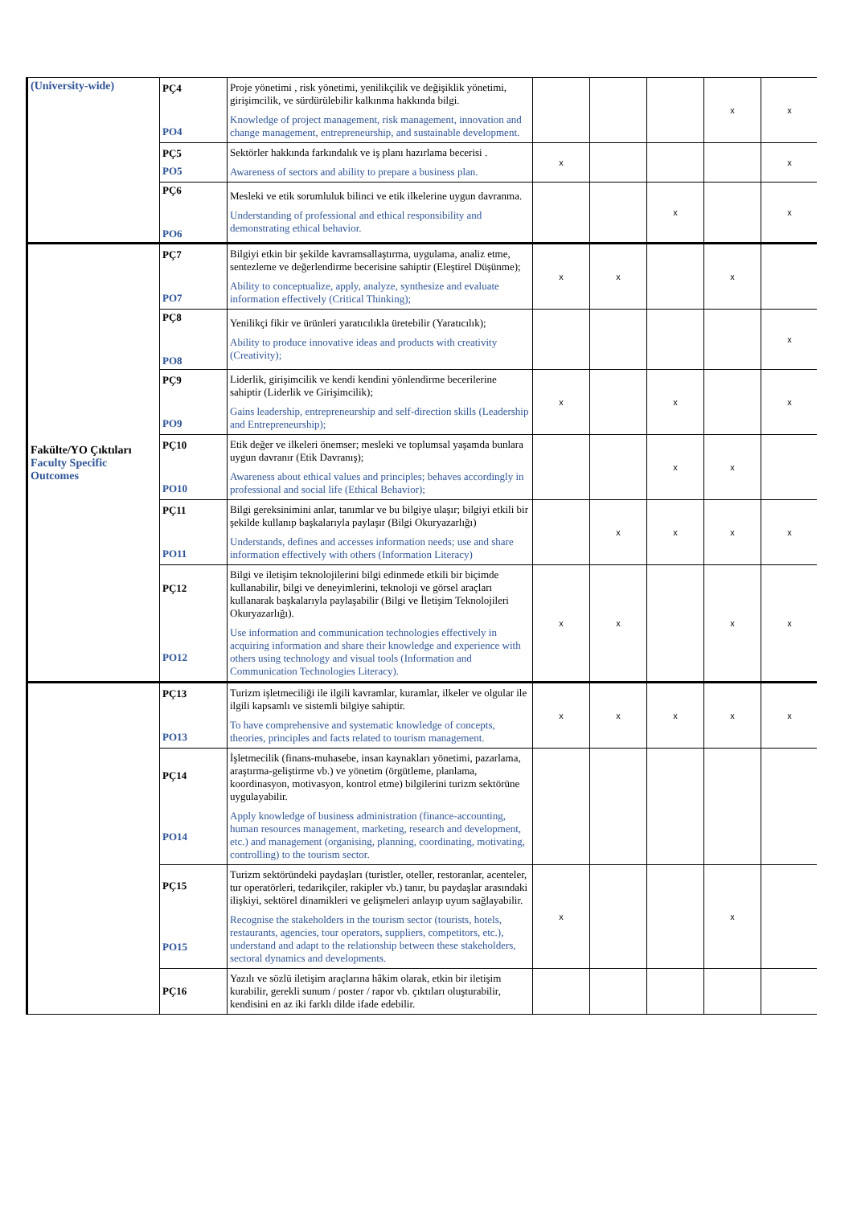| (University-wide) | PÇ4 PO4 | Proje yönetimi , risk yönetimi, yenilikçilik ve değişiklik yönetimi, girişimcilik, ve sürdürülebilir kalkınma hakkında bilgi. Knowledge of project management, risk management, innovation and change management, entrepreneurship, and sustainable development. | | | | x | x |
| | PÇ5 PO5 | Sektörler hakkında farkındalık ve iş planı hazırlama becerisi . Awareness of sectors and ability to prepare a business plan. | x | | | | x |
| | PÇ6 PO6 | Mesleki ve etik sorumluluk bilinci ve etik ilkelerine uygun davranma. Understanding of professional and ethical responsibility and demonstrating ethical behavior. | | | x | | x |
| Fakülte/YO Çıktıları Faculty Specific Outcomes | PÇ7 PO7 | Bilgiyi etkin bir şekilde kavramsallaştırma, uygulama, analiz etme, sentezleme ve değerlendirme becerisine sahiptir (Eleştirel Düşünme); Ability to conceptualize, apply, analyze, synthesize and evaluate information effectively (Critical Thinking); | x | x | | x | |
| | PÇ8 PO8 | Yenilikçi fikir ve ürünleri yaratıcılıkla üretebilir (Yaratıcılık); Ability to produce innovative ideas and products with creativity (Creativity); | | | | | x |
| | PÇ9 PO9 | Liderlik, girişimcilik ve kendi kendini yönlendirme becerilerine sahiptir (Liderlik ve Girişimcilik); Gains leadership, entrepreneurship and self-direction skills (Leadership and Entrepreneurship); | x | | x | | x |
| | PÇ10 PO10 | Etik değer ve ilkeleri önemser; mesleki ve toplumsal yaşamda bunlara uygun davranır (Etik Davranış); Awareness about ethical values and principles; behaves accordingly in professional and social life (Ethical Behavior); | | | x | x | |
| | PÇ11 PO11 | Bilgi gereksinimini anlar, tanımlar ve bu bilgiye ulaşır; bilgiyi etkili bir şekilde kullanıp başkalarıyla paylaşır (Bilgi Okuryazarlığı) Understands, defines and accesses information needs; use and share information effectively with others (Information Literacy) | | x | x | x | x |
| | PÇ12 PO12 | Bilgi ve iletişim teknolojilerini bilgi edinmede etkili bir biçimde kullanabilir, bilgi ve deneyimlerini, teknoloji ve görsel araçları kullanarak başkalarıyla paylaşabilir (Bilgi ve İletişim Teknolojileri Okuryazarlığı). Use information and communication technologies effectively in acquiring information and share their knowledge and experience with others using technology and visual tools (Information and Communication Technologies Literacy). | x | x | | x | x |
| | PÇ13 PO13 | Turizm işletmeciliği ile ilgili kavramlar, kuramlar, ilkeler ve olgular ile ilgili kapsamlı ve sistemli bilgiye sahiptir. To have comprehensive and systematic knowledge of concepts, theories, principles and facts related to tourism management. | x | x | x | x | x |
| | PÇ14 PO14 | İşletmecilik (finans-muhasebe, insan kaynakları yönetimi, pazarlama, araştırma-geliştirme vb.) ve yönetim (örgütleme, planlama, koordinasyon, motivasyon, kontrol etme) bilgilerini turizm sektörüne uygulayabilir. Apply knowledge of business administration (finance-accounting, human resources management, marketing, research and development, etc.) and management (organising, planning, coordinating, motivating, controlling) to the tourism sector. | | | | | |
| | PÇ15 PO15 | Turizm sektöründeki paydaşları (turistler, oteller, restoranlar, acenteler, tur operatörleri, tedarikçiler, rakipler vb.) tanır, bu paydaşlar arasındaki ilişkiyi, sektörel dinamikleri ve gelişmeleri anlayıp uyum sağlayabilir. Recognise the stakeholders in the tourism sector (tourists, hotels, restaurants, agencies, tour operators, suppliers, competitors, etc.), understand and adapt to the relationship between these stakeholders, sectoral dynamics and developments. | x | | | x | |
| | PÇ16 | Yazılı ve sözlü iletişim araçlarına hâkim olarak, etkin bir iletişim kurabilir, gerekli sunum / poster / rapor vb. çıktıları oluşturabilir, kendisini en az iki farklı dilde ifade edebilir. | | | | | |